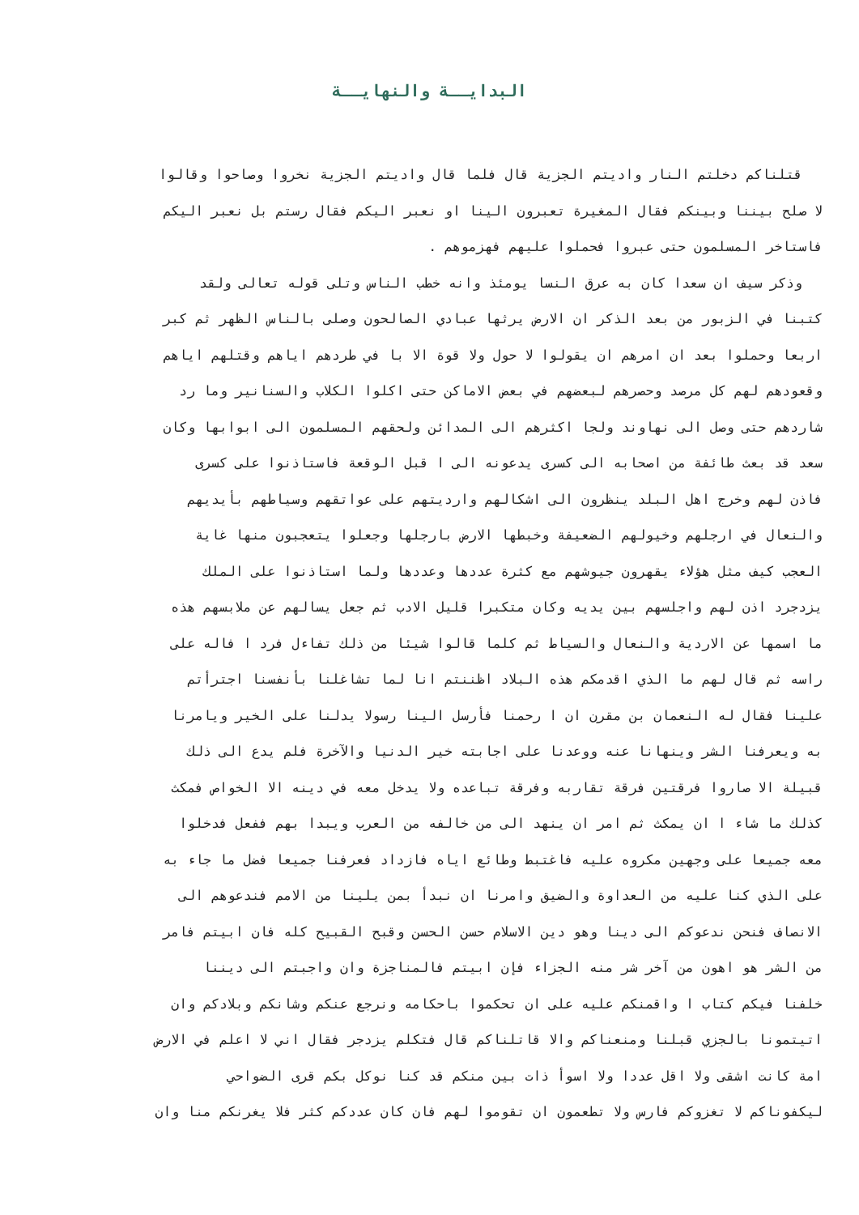البدايــة والنهايــة
قتلناكم دخلتم النار واديتم الجزية قال فلما قال واديتم الجزية نخروا وصاحوا وقالوا
لا صلح بيننا وبينكم فقال المغيرة تعبرون الينا او نعبر اليكم فقال رستم بل نعبر اليكم
فاستاخر المسلمون حتى عبروا فحملوا عليهم فهزموهم .
وذكر سيف ان سعدا كان به عرق النسا يومئذ وانه خطب الناس وتلى قوله تعالى ولقد
كتبنا في الزبور من بعد الذكر ان الارض يرثها عبادي الصالحون وصلى بالناس الظهر ثم كبر
اربعا وحملوا بعد ان امرهم ان يقولوا لا حول ولا قوة الا با في طردهم اياهم وقتلهم اياهم
وقعودهم لهم كل مرصد وحصرهم لبعضهم في بعض الاماكن حتى اكلوا الكلاب والسنانير وما رد
شاردهم حتى وصل الى نهاوند ولجا اكثرهم الى المدائن ولحقهم المسلمون الى ابوابها وكان
سعد قد بعث طائفة من اصحابه الى كسرى يدعونه الى ا قبل الوقعة فاستاذنوا على كسرى
فاذن لهم وخرج اهل البلد ينظرون الى اشكالهم وارديتهم على عواتقهم وسياطهم بأيديهم
والنعال في ارجلهم وخيولهم الضعيفة وخبطها الارض بارجلها وجعلوا يتعجبون منها غاية
العجب كيف مثل هؤلاء يقهرون جيوشهم مع كثرة عددها وعددها ولما استاذنوا على الملك
يزدجرد اذن لهم واجلسهم بين يديه وكان متكبرا قليل الادب ثم جعل يسالهم عن ملابسهم هذه
ما اسمها عن الاردية والنعال والسياط ثم كلما قالوا شيئا من ذلك تفاءل فرد ا فاله على
راسه ثم قال لهم ما الذي اقدمكم هذه البلاد اظننتم انا لما تشاغلنا بأنفسنا اجترأتم
علينا فقال له النعمان بن مقرن ان ا رحمنا فأرسل الينا رسولا يدلنا على الخير ويامرنا
به ويعرفنا الشر وينهانا عنه ووعدنا على اجابته خير الدنيا والآخرة فلم يدع الى ذلك
قبيلة الا صاروا فرقتين فرقة تقاربه وفرقة تباعده ولا يدخل معه في دينه الا الخواص فمكث
كذلك ما شاء ا ان يمكث ثم امر ان ينهد الى من خالفه من العرب ويبدا بهم ففعل فدخلوا
معه جميعا على وجهين مكروه عليه فاغتبط وطائع اياه فازداد فعرفنا جميعا فضل ما جاء به
على الذي كنا عليه من العداوة والضيق وامرنا ان نبدأ بمن يلينا من الامم فندعوهم الى
الانصاف فنحن ندعوكم الى دينا وهو دين الاسلام حسن الحسن وقبح القبيح كله فان ابيتم فامر
من الشر هو اهون من آخر شر منه الجزاء فإن ابيتم فالمناجزة وان واجبتم الى ديننا
خلفنا فيكم كتاب ا واقمنكم عليه على ان تحكموا باحكامه ونرجع عنكم وشانكم وبلادكم وان
اتيتمونا بالجزي قبلنا ومنعناكم والا قاتلناكم قال فتكلم يزدجر فقال اني لا اعلم في الارض
امة كانت اشقى ولا اقل عددا ولا اسوأ ذات بين منكم قد كنا نوكل بكم قرى الضواحي
ليكفوناكم لا تغزوكم فارس ولا تطعمون ان تقوموا لهم فان كان عددكم كثر فلا يغرنكم منا وان